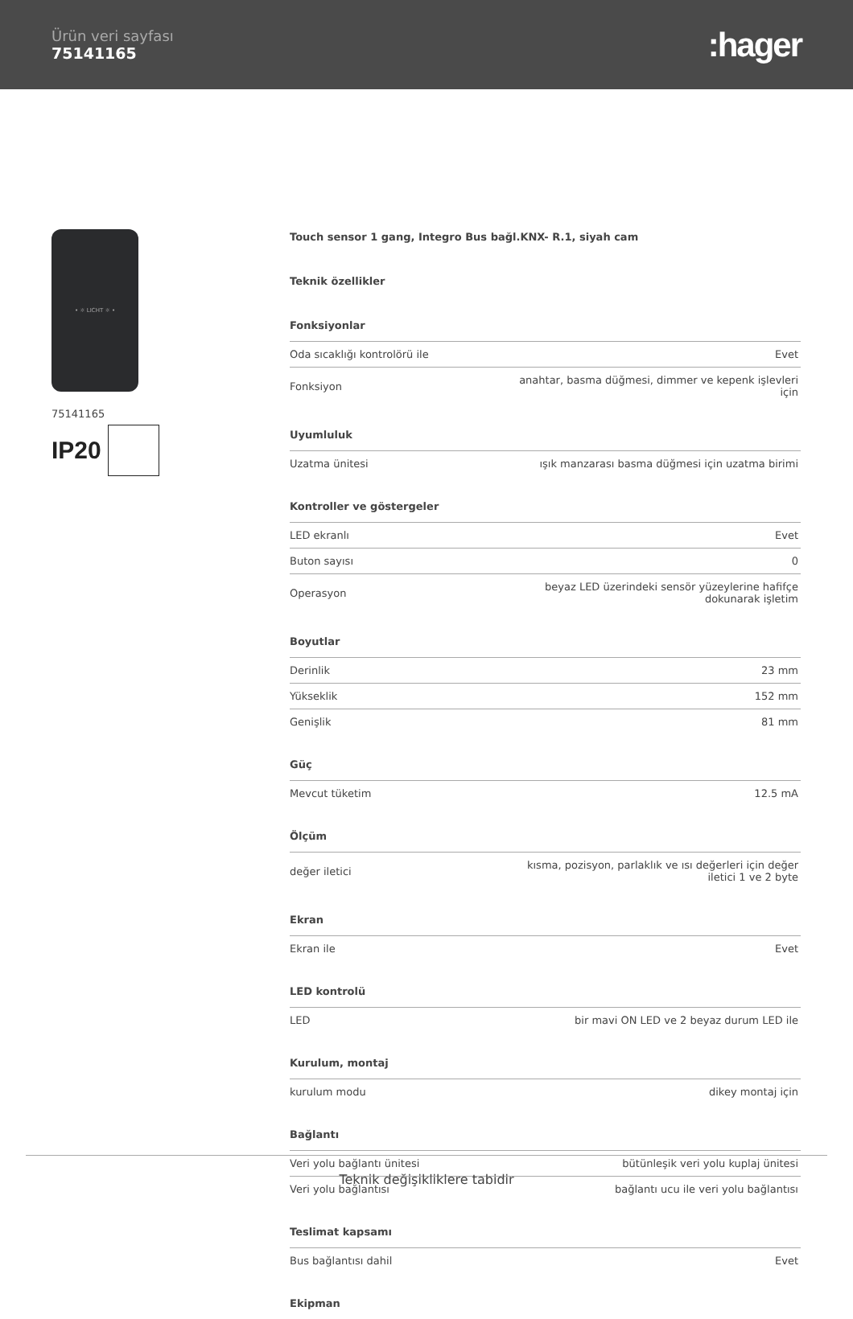Ürün veri sayfası
75141165
:hager
• ☼ LICHT ☼ •
75141165
IP20
Touch sensor 1 gang, Integro Bus bağl.KNX- R.1, siyah cam
Teknik özellikler
Fonksiyonlar
| Oda sıcaklığı kontrolörü ile | Evet |
| Fonksiyon | anahtar, basma düğmesi, dimmer ve kepenk işlevleri için |
Uyumluluk
| Uzatma ünitesi | ışık manzarası basma düğmesi için uzatma birimi |
Kontroller ve göstergeler
| LED ekranlı | Evet |
| Buton sayısı | 0 |
| Operasyon | beyaz LED üzerindeki sensör yüzeylerine hafifçe dokunarak işletim |
Boyutlar
| Derinlik | 23 mm |
| Yükseklik | 152 mm |
| Genişlik | 81 mm |
Güç
| Mevcut tüketim | 12.5 mA |
Ölçüm
| değer iletici | kısma, pozisyon, parlaklık ve ısı değerleri için değer iletici 1 ve 2 byte |
Ekran
| Ekran ile | Evet |
LED kontrolü
| LED | bir mavi ON LED ve 2 beyaz durum LED ile |
Kurulum, montaj
| kurulum modu | dikey montaj için |
Bağlantı
| Veri yolu bağlantı ünitesi | bütünleşik veri yolu kuplaj ünitesi |
| Veri yolu bağlantısı | bağlantı ucu ile veri yolu bağlantısı |
Teslimat kapsamı
| Bus bağlantısı dahil | Evet |
Ekipman
Teknik değişikliklere tabidir